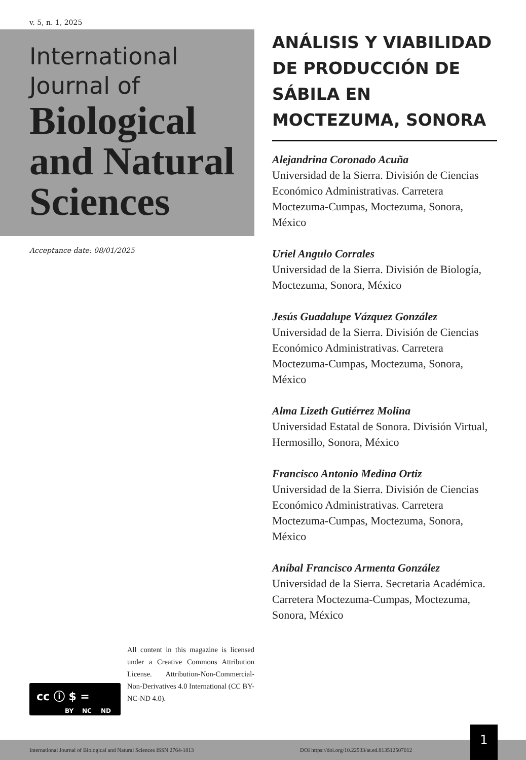v. 5, n. 1, 2025
International
Journal of
Biological
and Natural
Sciences
Acceptance date: 08/01/2025
ANÁLISIS Y VIABILIDAD DE PRODUCCIÓN DE SÁBILA EN MOCTEZUMA, SONORA
Alejandrina Coronado Acuña
Universidad de la Sierra. División de Ciencias Económico Administrativas. Carretera Moctezuma-Cumpas, Moctezuma, Sonora, México
Uriel Angulo Corrales
Universidad de la Sierra. División de Biología, Moctezuma, Sonora, México
Jesús Guadalupe Vázquez González
Universidad de la Sierra. División de Ciencias Económico Administrativas. Carretera Moctezuma-Cumpas, Moctezuma, Sonora, México
Alma Lizeth Gutiérrez Molina
Universidad Estatal de Sonora. División Virtual, Hermosillo, Sonora, México
Francisco Antonio Medina Ortiz
Universidad de la Sierra. División de Ciencias Económico Administrativas. Carretera Moctezuma-Cumpas, Moctezuma, Sonora, México
Aníbal Francisco Armenta González
Universidad de la Sierra. Secretaria Académica. Carretera Moctezuma-Cumpas, Moctezuma, Sonora, México
cc ⓘ $ =
BY NC ND
All content in this magazine is licensed under a Creative Commons Attribution License. Attribution-Non-Commercial-Non-Derivatives 4.0 International (CC BY-NC-ND 4.0).
International Journal of Biological and Natural Sciences ISSN 2764-1813 DOI https://doi.org/10.22533/at.ed.813512507012
1